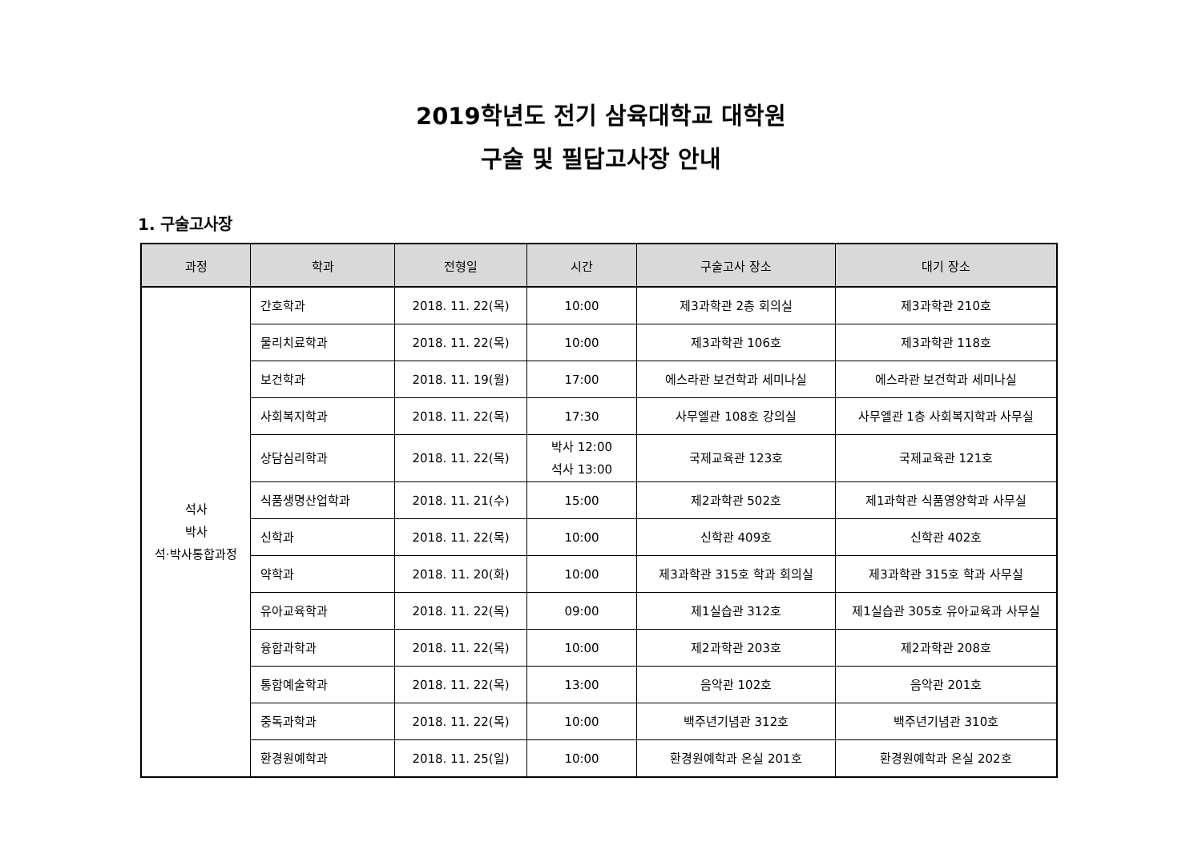2019학년도 전기 삼육대학교 대학원
구술 및 필답고사장 안내
1. 구술고사장
| 과정 | 학과 | 전형일 | 시간 | 구술고사 장소 | 대기 장소 |
| --- | --- | --- | --- | --- | --- |
| 석사 박사 석·박사통합과정 | 간호학과 | 2018. 11. 22(목) | 10:00 | 제3과학관 2층 회의실 | 제3과학관 210호 |
| | 물리치료학과 | 2018. 11. 22(목) | 10:00 | 제3과학관 106호 | 제3과학관 118호 |
| | 보건학과 | 2018. 11. 19(월) | 17:00 | 에스라관 보건학과 세미나실 | 에스라관 보건학과 세미나실 |
| | 사회복지학과 | 2018. 11. 22(목) | 17:30 | 사무엘관 108호 강의실 | 사무엘관 1층 사회복지학과 사무실 |
| | 상담심리학과 | 2018. 11. 22(목) | 박사 12:00 석사 13:00 | 국제교육관 123호 | 국제교육관 121호 |
| | 식품생명산업학과 | 2018. 11. 21(수) | 15:00 | 제2과학관 502호 | 제1과학관 식품영양학과 사무실 |
| | 신학과 | 2018. 11. 22(목) | 10:00 | 신학관 409호 | 신학관 402호 |
| | 약학과 | 2018. 11. 20(화) | 10:00 | 제3과학관 315호 학과 회의실 | 제3과학관 315호 학과 사무실 |
| | 유아교육학과 | 2018. 11. 22(목) | 09:00 | 제1실습관 312호 | 제1실습관 305호 유아교육과 사무실 |
| | 융합과학과 | 2018. 11. 22(목) | 10:00 | 제2과학관 203호 | 제2과학관 208호 |
| | 통합예술학과 | 2018. 11. 22(목) | 13:00 | 음악관 102호 | 음악관 201호 |
| | 중독과학과 | 2018. 11. 22(목) | 10:00 | 백주년기념관 312호 | 백주년기념관 310호 |
| | 환경원예학과 | 2018. 11. 25(일) | 10:00 | 환경원예학과 온실 201호 | 환경원예학과 온실 202호 |